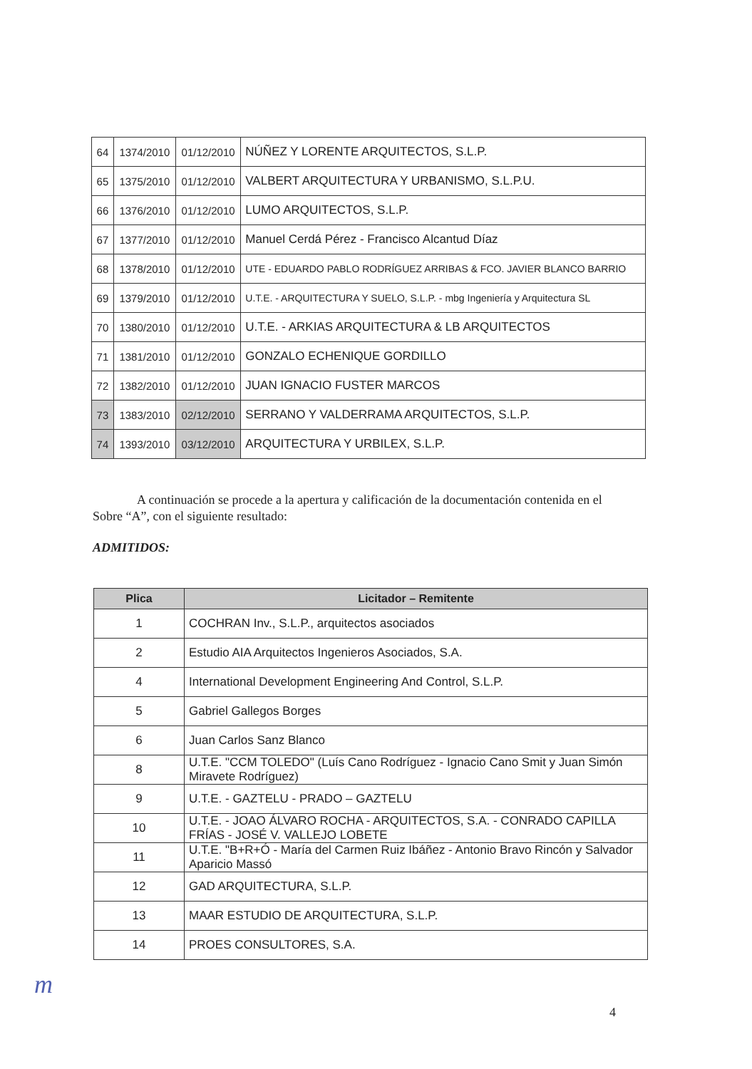| 64 | 1374/2010 | 01/12/2010 | NÚÑEZ Y LORENTE ARQUITECTOS, S.L.P. |
| 65 | 1375/2010 | 01/12/2010 | VALBERT ARQUITECTURA Y URBANISMO, S.L.P.U. |
| 66 | 1376/2010 | 01/12/2010 | LUMO ARQUITECTOS, S.L.P. |
| 67 | 1377/2010 | 01/12/2010 | Manuel Cerdá Pérez - Francisco Alcantud Díaz |
| 68 | 1378/2010 | 01/12/2010 | UTE - EDUARDO PABLO RODRÍGUEZ ARRIBAS & FCO. JAVIER BLANCO BARRIO |
| 69 | 1379/2010 | 01/12/2010 | U.T.E. - ARQUITECTURA Y SUELO, S.L.P. - mbg Ingeniería y Arquitectura SL |
| 70 | 1380/2010 | 01/12/2010 | U.T.E. - ARKIAS ARQUITECTURA & LB ARQUITECTOS |
| 71 | 1381/2010 | 01/12/2010 | GONZALO ECHENIQUE GORDILLO |
| 72 | 1382/2010 | 01/12/2010 | JUAN IGNACIO FUSTER MARCOS |
| 73 | 1383/2010 | 02/12/2010 | SERRANO Y VALDERRAMA ARQUITECTOS, S.L.P. |
| 74 | 1393/2010 | 03/12/2010 | ARQUITECTURA Y URBILEX, S.L.P. |
A continuación se procede a la apertura y calificación de la documentación contenida en el Sobre “A”, con el siguiente resultado:
ADMITIDOS:
| Plica | Licitador – Remitente |
| --- | --- |
| 1 | COCHRAN Inv., S.L.P., arquitectos asociados |
| 2 | Estudio AIA Arquitectos Ingenieros Asociados, S.A. |
| 4 | International Development Engineering And Control, S.L.P. |
| 5 | Gabriel Gallegos Borges |
| 6 | Juan Carlos Sanz Blanco |
| 8 | U.T.E. "CCM TOLEDO" (Luís Cano Rodríguez - Ignacio Cano Smit y Juan Simón Miravete Rodríguez) |
| 9 | U.T.E. - GAZTELU - PRADO – GAZTELU |
| 10 | U.T.E. - JOAO ÁLVARO ROCHA - ARQUITECTOS, S.A. - CONRADO CAPILLA FRÍAS - JOSÉ V. VALLEJO LOBETE |
| 11 | U.T.E. "B+R+Ó - María del Carmen Ruiz Ibáñez - Antonio Bravo Rincón y Salvador Aparicio Massó |
| 12 | GAD ARQUITECTURA, S.L.P. |
| 13 | MAAR ESTUDIO DE ARQUITECTURA, S.L.P. |
| 14 | PROES CONSULTORES, S.A. |
m
4